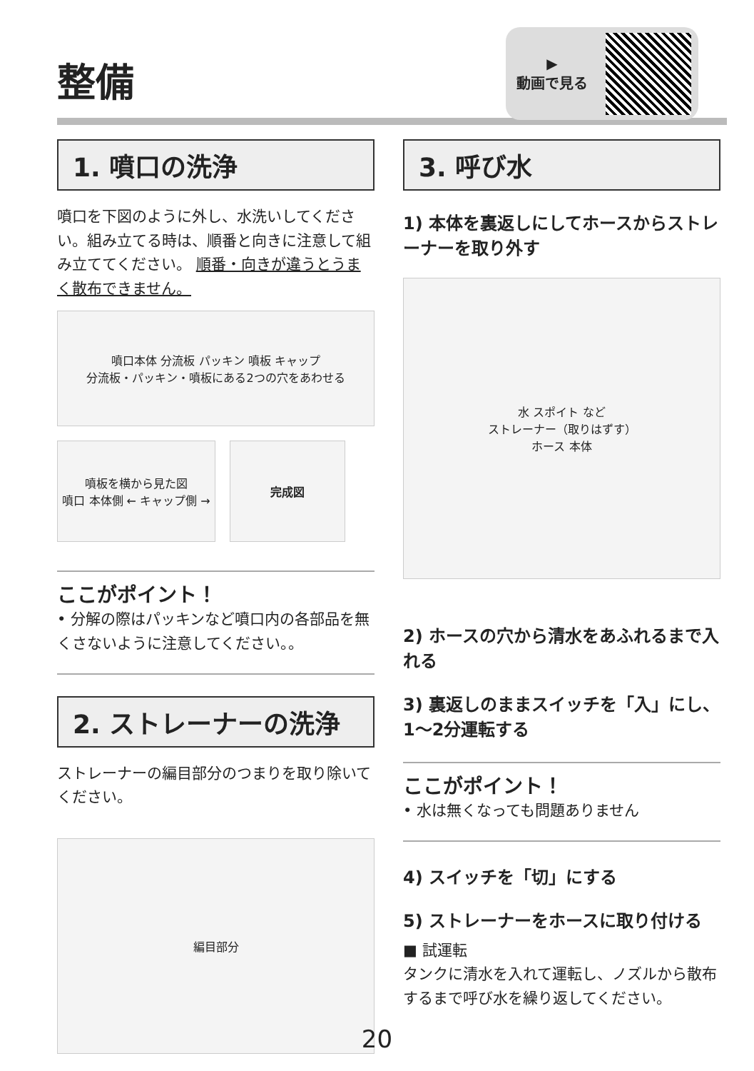整備
▶
動画で見る
1. 噴口の洗浄
噴口を下図のように外し、水洗いしてください。組み立てる時は、順番と向きに注意して組み立ててください。 順番・向きが違うとうまく散布できません。
噴口本体 分流板 パッキン 噴板 キャップ
分流板・パッキン・噴板にある2つの穴をあわせる
噴板を横から見た図
噴口 本体側 ← キャップ側 →
完成図
ここがポイント！
• 分解の際はパッキンなど噴口内の各部品を無くさないように注意してください。。
2. ストレーナーの洗浄
ストレーナーの編目部分のつまりを取り除いてください。
編目部分
3. 呼び水
1) 本体を裏返しにしてホースからストレーナーを取り外す
水 スポイト など
ストレーナー（取りはずす）
ホース 本体
2) ホースの穴から清水をあふれるまで入れる
3) 裏返しのままスイッチを「入」にし、1〜2分運転する
ここがポイント！
• 水は無くなっても問題ありません
4) スイッチを「切」にする
5) ストレーナーをホースに取り付ける
■ 試運転
タンクに清水を入れて運転し、ノズルから散布するまで呼び水を繰り返してください。
20